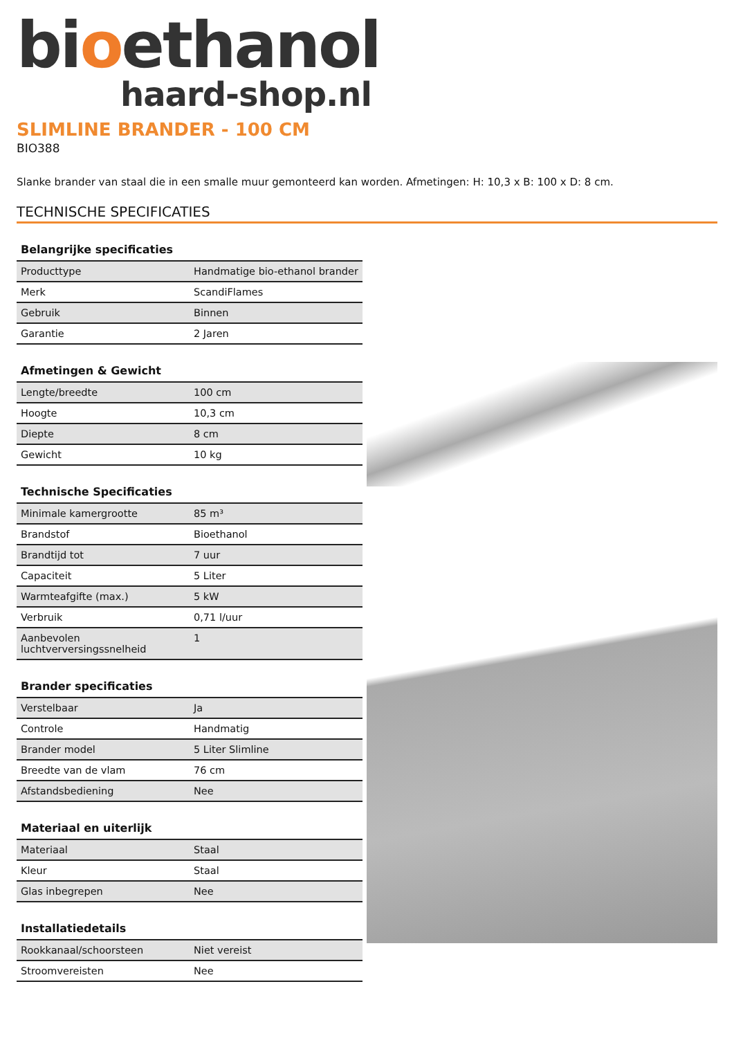bioethanol
haard-shop.nl
SLIMLINE BRANDER - 100 CM
BIO388
Slanke brander van staal die in een smalle muur gemonteerd kan worden. Afmetingen: H: 10,3 x B: 100 x D: 8 cm.
TECHNISCHE SPECIFICATIES
| Belangrijke specificaties | |
| --- | --- |
| Producttype | Handmatige bio-ethanol brander |
| Merk | ScandiFlames |
| Gebruik | Binnen |
| Garantie | 2 Jaren |
| Afmetingen & Gewicht | |
| --- | --- |
| Lengte/breedte | 100 cm |
| Hoogte | 10,3 cm |
| Diepte | 8 cm |
| Gewicht | 10 kg |
| Technische Specificaties | |
| --- | --- |
| Minimale kamergrootte | 85 m³ |
| Brandstof | Bioethanol |
| Brandtijd tot | 7 uur |
| Capaciteit | 5 Liter |
| Warmteafgifte (max.) | 5 kW |
| Verbruik | 0,71 l/uur |
| Aanbevolen luchtverversingssnelheid | 1 |
| Brander specificaties | |
| --- | --- |
| Verstelbaar | Ja |
| Controle | Handmatig |
| Brander model | 5 Liter Slimline |
| Breedte van de vlam | 76 cm |
| Afstandsbediening | Nee |
| Materiaal en uiterlijk | |
| --- | --- |
| Materiaal | Staal |
| Kleur | Staal |
| Glas inbegrepen | Nee |
| Installatiedetails | |
| --- | --- |
| Rookkanaal/schoorsteen | Niet vereist |
| Stroomvereisten | Nee |